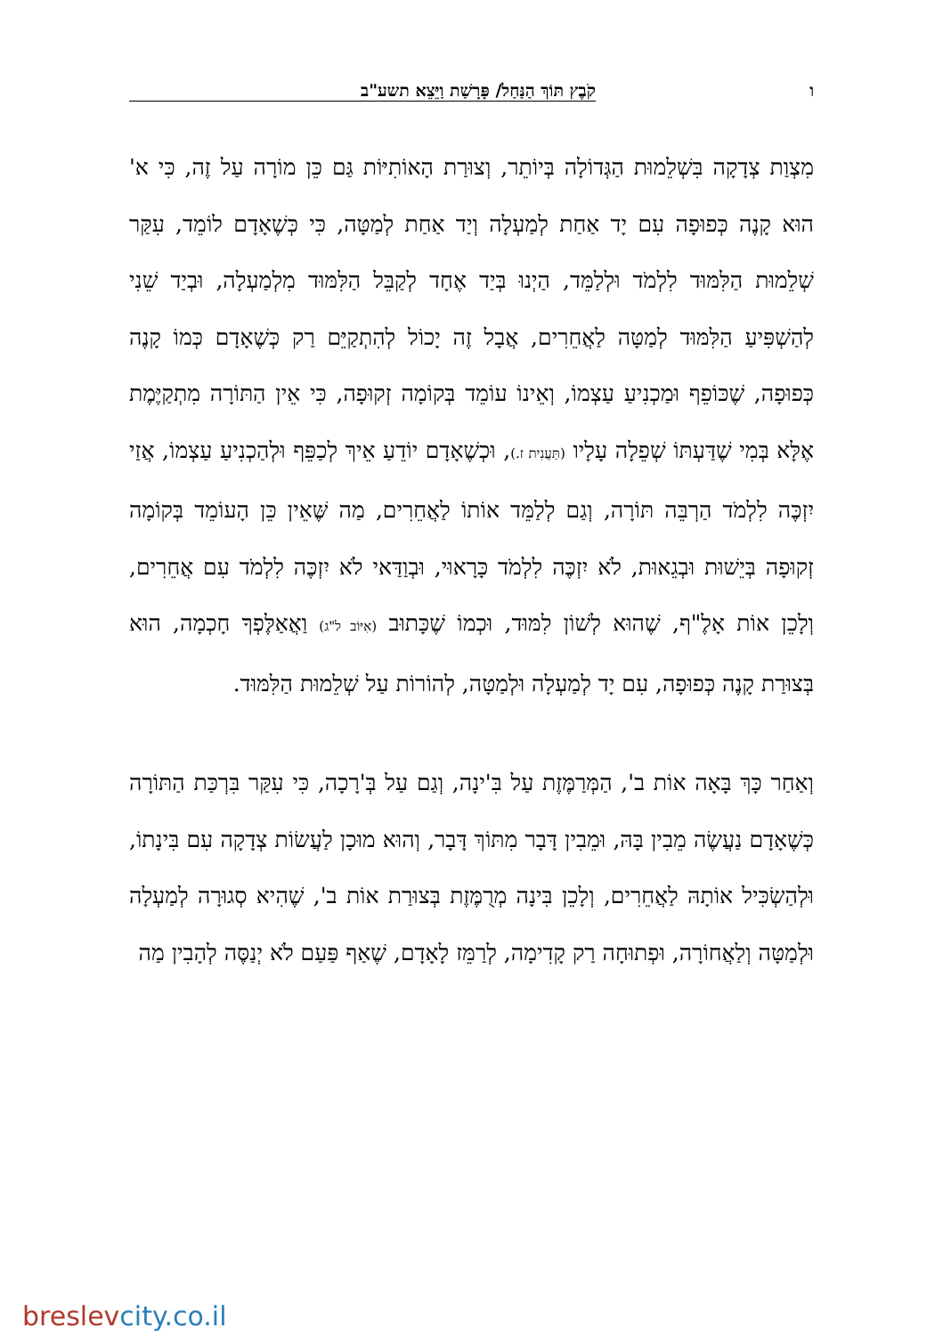ו קֹבֶץ תּוֹךְ הַנַּחַל/ פָּרָשַׁת וַיֵּצֵא תשע"ב
מִצְוַת צְדָקָה בִּשְׁלֵמוּת הַגְּדוֹלָה בְּיוֹתֵר, וְצוּרַת הָאוֹתִיּוֹת גַּם כֵּן מוֹרָה עַל זֶה, כִּי א' הוּא קָנֶה כְּפוּפָה עִם יָד אַחַת לְמַעְלָה וְיַד אַחַת לְמַטָּה, כִּי כְּשֶׁאָדָם לוֹמֵד, עִקַּר שְׁלֵמוּת הַלִּמּוּד לִלְמֹד וּלְלַמֵּד, הַיְנוּ בְּיַד אֶחָד לְקַבֵּל הַלִּמּוּד מִלְמַעְלָה, וּבְיַד שֵׁנִי לְהַשְׁפִּיעַ הַלִּמּוּד לְמַטָּה לַאֲחֵרִים, אֲבָל זֶה יָכוֹל לְהִתְקַיֵּם רַק כְּשֶׁאָדָם כְּמוֹ קָנֶה כְּפוּפָה, שֶׁכּוֹפֵף וּמַכְנִיעַ עַצְמוֹ, וְאֵינוֹ עוֹמֵד בְּקוֹמָה זְקוּפָה, כִּי אֵין הַתּוֹרָה מִתְקַיֶּמֶת אֶלָּא בְּמִי שֶׁדַּעְתּוֹ שְׁפֵלָה עָלָיו (תַּעֲנִית ז.), וּכְשֶׁאָדָם יוֹדֵעַ אֵיךְ לְכַפֵּף וּלְהַכְנִיעַ עַצְמוֹ, אֲזַי יִזְכֶּה לִלְמֹד הַרְבֵּה תּוֹרָה, וְגַם לְלַמֵּד אוֹתוֹ לַאֲחֵרִים, מַה שֶּׁאֵין כֵּן הָעוֹמֵד בְּקוֹמָה זְקוּפָה בְּיֵשׁוּת וּבְגֵאוּת, לֹא יִזְכֶּה לִלְמֹד כָּרָאוּי, וּבְוַדַּאי לֹא יִזְכֶּה לִלְמֹד עִם אֲחֵרִים, וְלָכֵן אוֹת אָלֶ"ף, שֶׁהוּא לְשׁוֹן לִמּוּד, וּכְמוֹ שֶׁכָּתוּב (אִיּוֹב ל"ג) וַאֲאַלֶּפְךָ חָכְמָה, הוּא בְּצוּרַת קָנֶה כְּפוּפָה, עִם יָד לְמַעְלָה וּלְמַטָּה, לְהוֹרוֹת עַל שְׁלֵמוּת הַלִּמּוּד.
וְאַחַר כָּךְ בָּאָה אוֹת ב', הַמְּרַמֶּזֶת עַל בִּ'ינָה, וְגַם עַל בְּ'רָכָה, כִּי עִקַּר בִּרְכַּת הַתּוֹרָה כְּשֶׁאָדָם נַעֲשֶׂה מֵבִין בָּהּ, וּמֵבִין דָּבָר מִתּוֹךְ דָּבָר, וְהוּא מוּכָן לַעֲשׂוֹת צְדָקָה עִם בִּינָתוֹ, וּלְהַשְׂכִּיל אוֹתָהּ לַאֲחֵרִים, וְלָכֵן בִּינָה מְרֻמֶּזֶת בְּצוּרַת אוֹת ב', שֶׁהִיא סְגוּרָה לְמַעְלָה וּלְמַטָּה וְלַאֲחוֹרָה, וּפְתוּחָה רַק קָדִימָה, לְרַמֵּז לָאָדָם, שֶׁאַף פַּעַם לֹא יְנַסֶּה לְהָבִין מַה
breslevcity.co.il